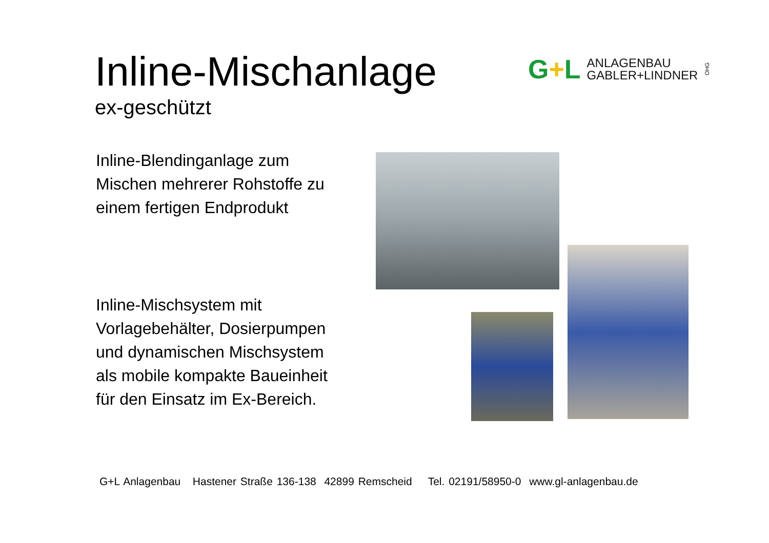Inline-Mischanlage
ex-geschützt
G+L
ANLAGENBAU
GABLER+LINDNER
OHG
Inline-Blendinganlage zum
Mischen mehrerer Rohstoffe zu
einem fertigen Endprodukt
Inline-Mischsystem mit
Vorlagebehälter, Dosierpumpen
und dynamischen Mischsystem
als mobile kompakte Baueinheit
für den Einsatz im Ex-Bereich.
G+L Anlagenbau Hastener Straße 136-138 42899 Remscheid Tel. 02191/58950-0 www.gl-anlagenbau.de